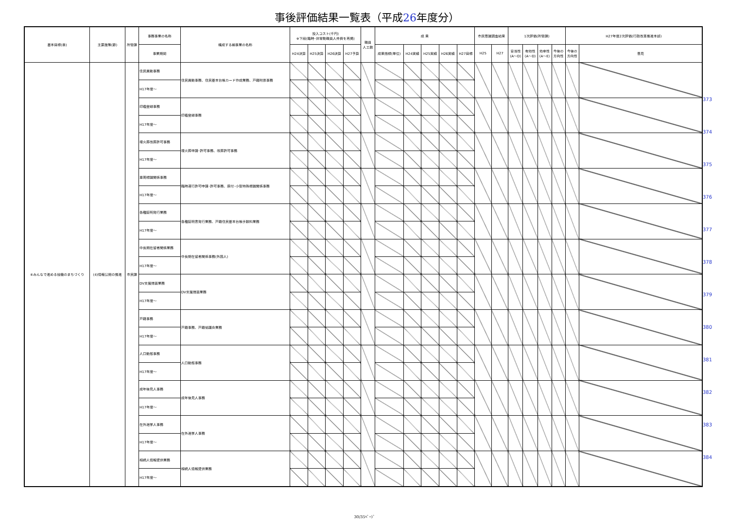事後評価結果一覧表（平成26年度分）
| 基本目標(章) | 主要施策(節) | 所管課 | 事務事業の名称 | 構成する細事業の名称 | 投入コスト(千円) ※下段(臨時･非常勤職員人件費を再掲) | | | | 職員 人工数 | 成 果 | | | | | 市民意識調査結果 | | 1次評価(所管課) | | | | H27年度2次評価(行政改革推進本部) | |
| --- | --- | --- | --- | --- | --- | --- | --- | --- | --- | --- | --- | --- | --- | --- | --- | --- | --- | --- | --- | --- | --- | --- |
| | | | 事業期間 | | H24決算 | H25決算 | H26決算 | H27予算 | | 成果指標(単位) | H24実績 | H25実績 | H26実績 | H27目標 | H25 | H27 | 妥当性 (A～D) | 有効性 (A～D) | 効率性 (A～E) | 今後の 方向性 | 今後の 方向性 | 意見 |
| ⑥みんなで進める協働のまちづくり | (4)情報公開の推進 | 市民課 | 住民異動事務 | 住民異動事務、住民基本台帳カード作成業務、戸籍附票事務 | | | | | | | | | | | | | | | | | | |
| | | | H17年度～ | | | | | | | | | | | | | | | | | | | |
| | | | 印鑑登録事務 | 印鑑登録事務 | | | | | | | | | | | | | | | | | | |
| | | | H17年度～ | | | | | | | | | | | | | | | | | | | |
| | | | 埋火葬改葬許可事務 | 埋火葬申請･許可事務、改葬許可事務 | | | | | | | | | | | | | | | | | | |
| | | | H17年度～ | | | | | | | | | | | | | | | | | | | |
| | | | 車両標識関係事務 | 臨時運行許可申請･許可事務、原付･小型特殊標識関係事務 | | | | | | | | | | | | | | | | | | |
| | | | H17年度～ | | | | | | | | | | | | | | | | | | | |
| | | | 各種証明発行業務 | 各種証明書発行業務、戸籍住民基本台帳手数料業務 | | | | | | | | | | | | | | | | | | |
| | | | H17年度～ | | | | | | | | | | | | | | | | | | | |
| | | | 中長期在留者関係業務 | 中長期在留者関係事務(外国人) | | | | | | | | | | | | | | | | | | |
| | | | H17年度～ | | | | | | | | | | | | | | | | | | | |
| | | | DV支援措置業務 | DV支援措置業務 | | | | | | | | | | | | | | | | | | |
| | | | H17年度～ | | | | | | | | | | | | | | | | | | | |
| | | | 戸籍事務 | 戸籍事務、戸籍協議会業務 | | | | | | | | | | | | | | | | | | |
| | | | H17年度～ | | | | | | | | | | | | | | | | | | | |
| | | | 人口動態事務 | 人口動態事務 | | | | | | | | | | | | | | | | | | |
| | | | H17年度～ | | | | | | | | | | | | | | | | | | | |
| | | | 成年後見人事務 | 成年後見人事務 | | | | | | | | | | | | | | | | | | |
| | | | H17年度～ | | | | | | | | | | | | | | | | | | | |
| | | | 在外選挙人事務 | 在外選挙人事務 | | | | | | | | | | | | | | | | | | |
| | | | H17年度～ | | | | | | | | | | | | | | | | | | | |
| | | | 相続人情報提供業務 | 相続人情報提供業務 | | | | | | | | | | | | | | | | | | |
| | | | H17年度～ | | | | | | | | | | | | | | | | | | | |
373
374
375
376
377
378
379
380
381
382
383
384
30/35ﾍﾟｰｼﾞ